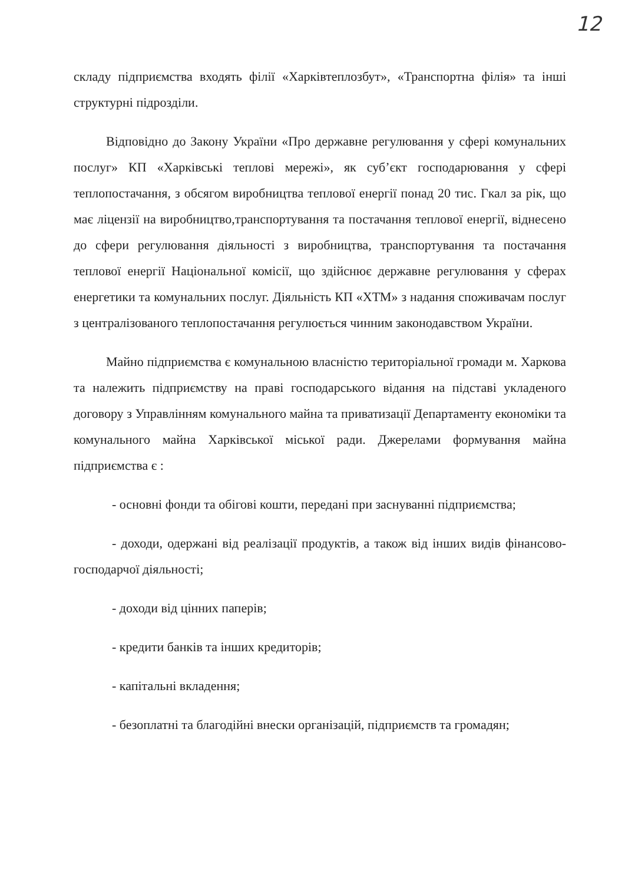12
складу підприємства входять філії «Харківтеплозбут», «Транспортна філія» та інші структурні підрозділи.
Відповідно до Закону України «Про державне регулювання у сфері комунальних послуг» КП «Харківські теплові мережі», як суб’єкт господарювання у сфері теплопостачання, з обсягом виробництва теплової енергії понад 20 тис. Гкал за рік, що має ліцензії на виробництво,транспортування та постачання теплової енергії, віднесено до сфери регулювання діяльності з виробництва, транспортування та постачання теплової енергії Національної комісії, що здійснює державне регулювання у сферах енергетики та комунальних послуг. Діяльність КП «ХТМ» з надання споживачам послуг з централізованого теплопостачання регулюється чинним законодавством України.
Майно підприємства є комунальною власністю територіальної громади м. Харкова та належить підприємству на праві господарського відання на підставі укладеного договору з Управлінням комунального майна та приватизації Департаменту економіки та комунального майна Харківської міської ради. Джерелами формування майна підприємства є :
- основні фонди та обігові кошти, передані при заснуванні підприємства;
- доходи, одержані від реалізації продуктів, а також від інших видів фінансово-господарчої діяльності;
- доходи від цінних паперів;
- кредити банків та інших кредиторів;
- капітальні вкладення;
- безоплатні та благодійні внески організацій, підприємств та громадян;